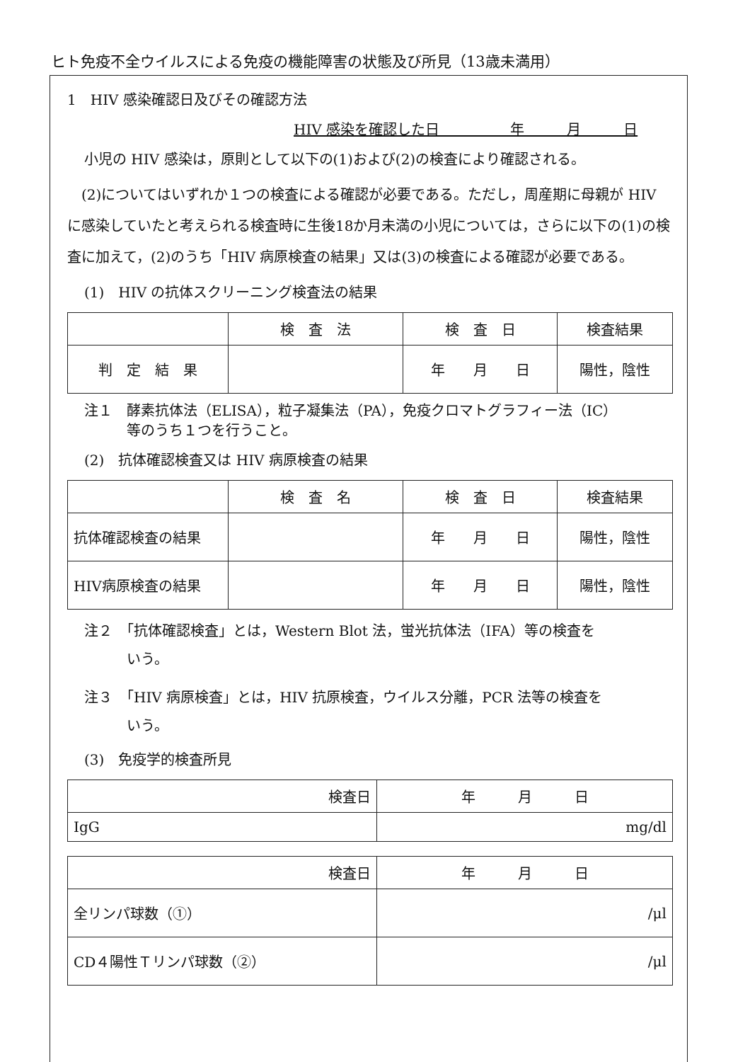ヒト免疫不全ウイルスによる免疫の機能障害の状態及び所見（13歳未満用）
1　HIV 感染確認日及びその確認方法
HIV 感染を確認した日　　　　　年　　　月　　　日
小児の HIV 感染は，原則として以下の(1)および(2)の検査により確認される。
　(2)についてはいずれか１つの検査による確認が必要である。ただし，周産期に母親が HIV に感染していたと考えられる検査時に生後18か月未満の小児については，さらに以下の(1)の検査に加えて，(2)のうち「HIV 病原検査の結果」又は(3)の検査による確認が必要である。
(1)　HIV の抗体スクリーニング検査法の結果
| | 検 査 法 | 検 査 日 | 検査結果 |
| --- | --- | --- | --- |
| 判 定 結 果 | | 年 月 日 | 陽性，陰性 |
注１　酵素抗体法（ELISA），粒子凝集法（PA），免疫クロマトグラフィー法（IC）
　　　等のうち１つを行うこと。
(2)　抗体確認検査又は HIV 病原検査の結果
| | 検 査 名 | 検 査 日 | 検査結果 |
| --- | --- | --- | --- |
| 抗体確認検査の結果 | | 年 月 日 | 陽性，陰性 |
| HIV病原検査の結果 | | 年 月 日 | 陽性，陰性 |
注２　「抗体確認検査」とは，Western Blot 法，蛍光抗体法（IFA）等の検査を
　　　いう。
注３　「HIV 病原検査」とは，HIV 抗原検査，ウイルス分離，PCR 法等の検査を
　　　いう。
(3)　免疫学的検査所見
| 検査日 | 年 月 日 |
| IgG | mg/dl |
| 検査日 | 年 月 日 |
| 全リンパ球数（①） | /μl |
| CD４陽性Ｔリンパ球数（②） | /μl |